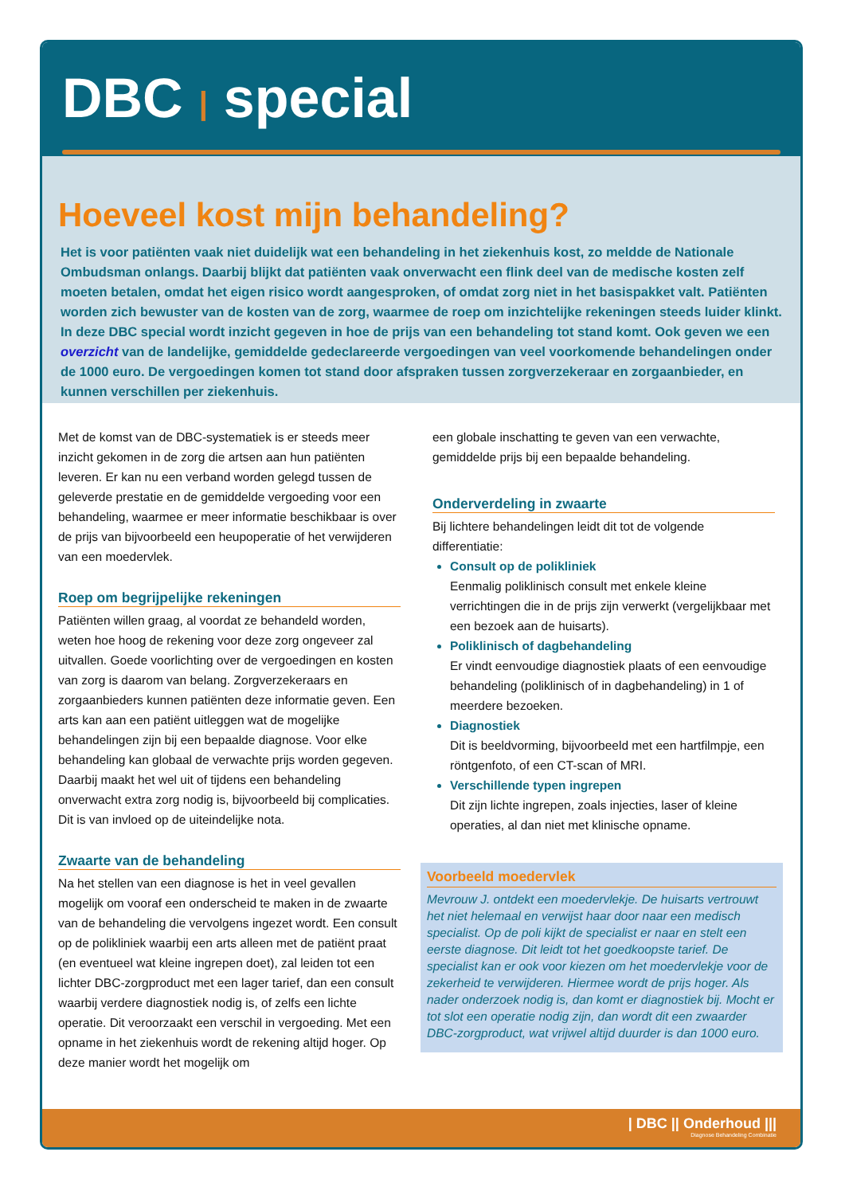DBC | special
Hoeveel kost mijn behandeling?
Het is voor patiënten vaak niet duidelijk wat een behandeling in het ziekenhuis kost, zo meldde de Nationale Ombudsman onlangs. Daarbij blijkt dat patiënten vaak onverwacht een flink deel van de medische kosten zelf moeten betalen, omdat het eigen risico wordt aangesproken, of omdat zorg niet in het basispakket valt. Patiënten worden zich bewuster van de kosten van de zorg, waarmee de roep om inzichtelijke rekeningen steeds luider klinkt. In deze DBC special wordt inzicht gegeven in hoe de prijs van een behandeling tot stand komt. Ook geven we een overzicht van de landelijke, gemiddelde gedeclareerde vergoedingen van veel voorkomende behandelingen onder de 1000 euro. De vergoedingen komen tot stand door afspraken tussen zorgverzekeraar en zorgaanbieder, en kunnen verschillen per ziekenhuis.
Met de komst van de DBC-systematiek is er steeds meer inzicht gekomen in de zorg die artsen aan hun patiënten leveren. Er kan nu een verband worden gelegd tussen de geleverde prestatie en de gemiddelde vergoeding voor een behandeling, waarmee er meer informatie beschikbaar is over de prijs van bijvoorbeeld een heupoperatie of het verwijderen van een moedervlek.
Roep om begrijpelijke rekeningen
Patiënten willen graag, al voordat ze behandeld worden, weten hoe hoog de rekening voor deze zorg ongeveer zal uitvallen. Goede voorlichting over de vergoedingen en kosten van zorg is daarom van belang. Zorgverzekeraars en zorgaanbieders kunnen patiënten deze informatie geven. Een arts kan aan een patiënt uitleggen wat de mogelijke behandelingen zijn bij een bepaalde diagnose. Voor elke behandeling kan globaal de verwachte prijs worden gegeven. Daarbij maakt het wel uit of tijdens een behandeling onverwacht extra zorg nodig is, bijvoorbeeld bij complicaties. Dit is van invloed op de uiteindelijke nota.
Zwaarte van de behandeling
Na het stellen van een diagnose is het in veel gevallen mogelijk om vooraf een onderscheid te maken in de zwaarte van de behandeling die vervolgens ingezet wordt. Een consult op de polikliniek waarbij een arts alleen met de patiënt praat (en eventueel wat kleine ingrepen doet), zal leiden tot een lichter DBC-zorgproduct met een lager tarief, dan een consult waarbij verdere diagnostiek nodig is, of zelfs een lichte operatie. Dit veroorzaakt een verschil in vergoeding. Met een opname in het ziekenhuis wordt de rekening altijd hoger. Op deze manier wordt het mogelijk om
een globale inschatting te geven van een verwachte, gemiddelde prijs bij een bepaalde behandeling.
Onderverdeling in zwaarte
Bij lichtere behandelingen leidt dit tot de volgende differentiatie:
Consult op de polikliniek
Eenmalig poliklinisch consult met enkele kleine verrichtingen die in de prijs zijn verwerkt (vergelijkbaar met een bezoek aan de huisarts).
Poliklinisch of dagbehandeling
Er vindt eenvoudige diagnostiek plaats of een eenvoudige behandeling (poliklinisch of in dagbehandeling) in 1 of meerdere bezoeken.
Diagnostiek
Dit is beeldvorming, bijvoorbeeld met een hartfilmpje, een röntgenfoto, of een CT-scan of MRI.
Verschillende typen ingrepen
Dit zijn lichte ingrepen, zoals injecties, laser of kleine operaties, al dan niet met klinische opname.
Voorbeeld moedervlek
Mevrouw J. ontdekt een moedervlekje. De huisarts vertrouwt het niet helemaal en verwijst haar door naar een medisch specialist. Op de poli kijkt de specialist er naar en stelt een eerste diagnose. Dit leidt tot het goedkoopste tarief. De specialist kan er ook voor kiezen om het moedervlekje voor de zekerheid te verwijderen. Hiermee wordt de prijs hoger. Als nader onderzoek nodig is, dan komt er diagnostiek bij. Mocht er tot slot een operatie nodig zijn, dan wordt dit een zwaarder DBC-zorgproduct, wat vrijwel altijd duurder is dan 1000 euro.
| DBC || Onderhoud |||
Diagnose Behandeling Combinatie